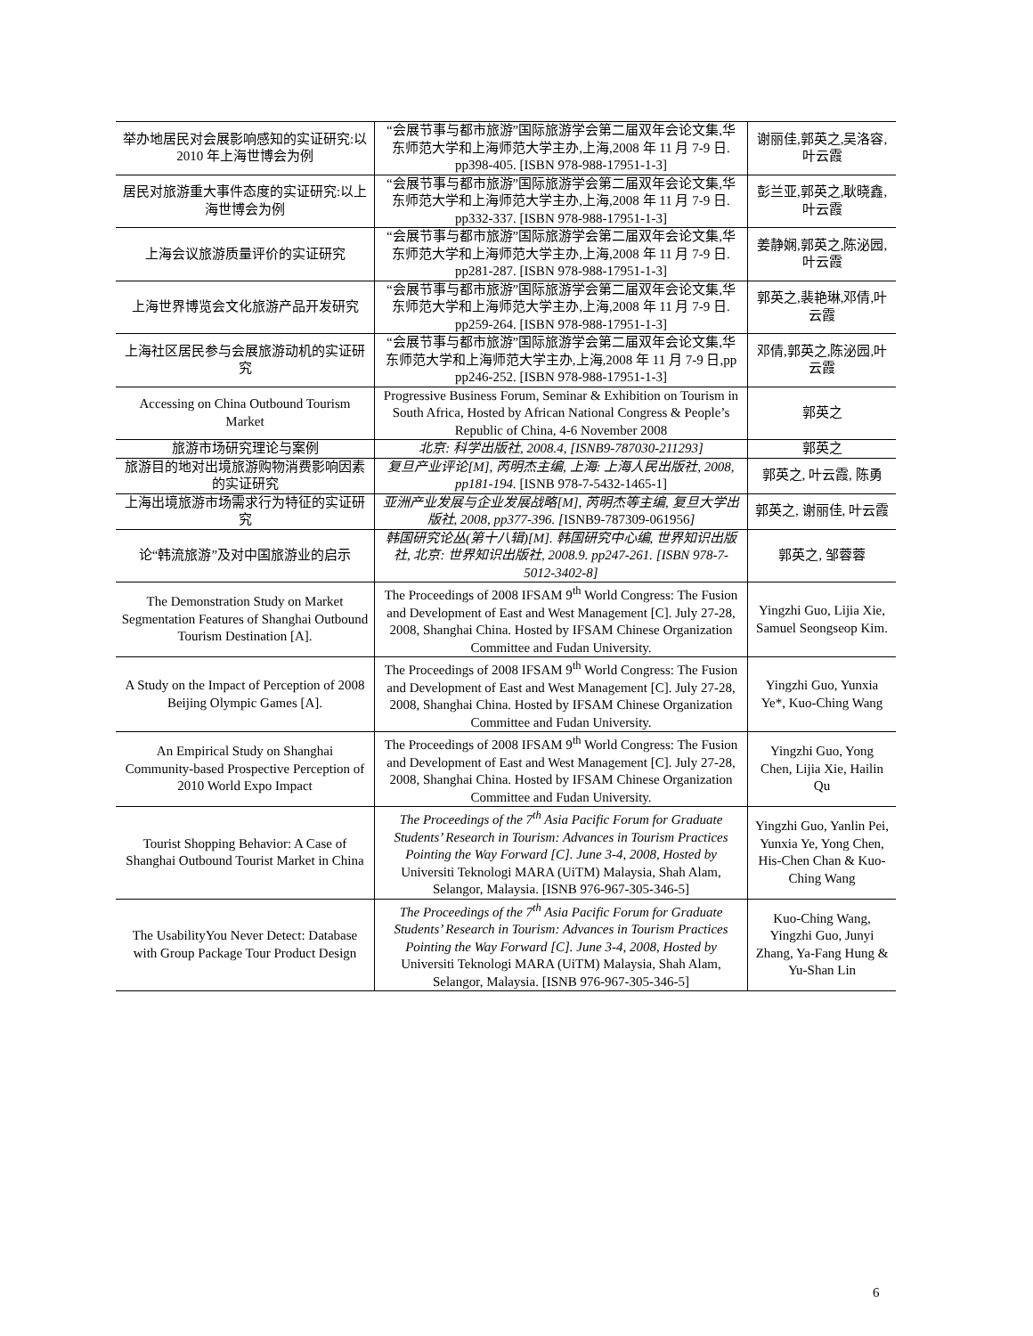| 举办地居民对会展影响感知的实证研究:以 2010 年上海世博会为例 | “会展节事与都市旅游”国际旅游学会第二届双年会论文集,华东师范大学和上海师范大学主办,上海,2008 年 11 月 7-9 日. pp398-405. [ISBN 978-988-17951-1-3] | 谢丽佳,郭英之,吴洛容,叶云霞 |
| 居民对旅游重大事件态度的实证研究:以上海世博会为例 | “会展节事与都市旅游”国际旅游学会第二届双年会论文集,华东师范大学和上海师范大学主办,上海,2008 年 11 月 7-9 日. pp332-337. [ISBN 978-988-17951-1-3] | 彭兰亚,郭英之,耿晓鑫,叶云霞 |
| 上海会议旅游质量评价的实证研究 | “会展节事与都市旅游”国际旅游学会第二届双年会论文集,华东师范大学和上海师范大学主办,上海,2008 年 11 月 7-9 日. pp281-287. [ISBN 978-988-17951-1-3] | 姜静娴,郭英之,陈泌园,叶云霞 |
| 上海世界博览会文化旅游产品开发研究 | “会展节事与都市旅游”国际旅游学会第二届双年会论文集,华东师范大学和上海师范大学主办,上海,2008 年 11 月 7-9 日. pp259-264. [ISBN 978-988-17951-1-3] | 郭英之,裴艳琳,邓倩,叶云霞 |
| 上海社区居民参与会展旅游动机的实证研究 | “会展节事与都市旅游”国际旅游学会第二届双年会论文集,华东师范大学和上海师范大学主办,上海,2008 年 11 月 7-9 日,pp pp246-252. [ISBN 978-988-17951-1-3] | 邓倩,郭英之,陈泌园,叶云霞 |
| Accessing on China Outbound Tourism Market | Progressive Business Forum, Seminar & Exhibition on Tourism in South Africa, Hosted by African National Congress & People’s Republic of China, 4-6 November 2008 | 郭英之 |
| 旅游市场研究理论与案例 | 北京: 科学出版社, 2008.4, [ISNB9-787030-211293] | 郭英之 |
| 旅游目的地对出境旅游购物消费影响因素的实证研究 | 复旦产业评论[M], 芮明杰主编, 上海: 上海人民出版社, 2008, pp181-194. [ISNB 978-7-5432-1465-1] | 郭英之, 叶云霞, 陈勇 |
| 上海出境旅游市场需求行为特征的实证研究 | 亚洲产业发展与企业发展战略[M], 芮明杰等主编, 复旦大学出版社, 2008, pp377-396. [ ISNB9-787309-061956 ] | 郭英之, 谢丽佳, 叶云霞 |
| 论“韩流旅游”及对中国旅游业的启示 | 韩国研究论丛(第十八辑)[M]. 韩国研究中心编, 世界知识出版社, 北京: 世界知识出版社, 2008.9. pp247-261. [ISBN 978-7-5012-3402-8] | 郭英之, 邹蓉蓉 |
| The Demonstration Study on Market Segmentation Features of Shanghai Outbound Tourism Destination [A]. | The Proceedings of 2008 IFSAM 9<sup>th</sup> World Congress: The Fusion and Development of East and West Management [C]. July 27-28, 2008, Shanghai China. Hosted by IFSAM Chinese Organization Committee and Fudan University. | Yingzhi Guo, Lijia Xie, Samuel Seongseop Kim. |
| A Study on the Impact of Perception of 2008 Beijing Olympic Games [A]. | The Proceedings of 2008 IFSAM 9<sup>th</sup> World Congress: The Fusion and Development of East and West Management [C]. July 27-28, 2008, Shanghai China. Hosted by IFSAM Chinese Organization Committee and Fudan University. | Yingzhi Guo, Yunxia Ye*, Kuo-Ching Wang |
| An Empirical Study on Shanghai Community-based Prospective Perception of 2010 World Expo Impact | The Proceedings of 2008 IFSAM 9<sup>th</sup> World Congress: The Fusion and Development of East and West Management [C]. July 27-28, 2008, Shanghai China. Hosted by IFSAM Chinese Organization Committee and Fudan University. | Yingzhi Guo, Yong Chen, Lijia Xie, Hailin Qu |
| Tourist Shopping Behavior: A Case of Shanghai Outbound Tourist Market in China | The Proceedings of the 7<sup>th</sup> Asia Pacific Forum for Graduate Students’ Research in Tourism: Advances in Tourism Practices Pointing the Way Forward [C]. June 3-4, 2008, Hosted by Universiti Teknologi MARA (UiTM) Malaysia, Shah Alam, Selangor, Malaysia. [ISNB 976-967-305-346-5] | Yingzhi Guo, Yanlin Pei, Yunxia Ye, Yong Chen, His-Chen Chan & Kuo-Ching Wang |
| The UsabilityYou Never Detect: Database with Group Package Tour Product Design | The Proceedings of the 7<sup>th</sup> Asia Pacific Forum for Graduate Students’ Research in Tourism: Advances in Tourism Practices Pointing the Way Forward [C]. June 3-4, 2008, Hosted by Universiti Teknologi MARA (UiTM) Malaysia, Shah Alam, Selangor, Malaysia. [ISNB 976-967-305-346-5] | Kuo-Ching Wang, Yingzhi Guo, Junyi Zhang, Ya-Fang Hung & Yu-Shan Lin |
6